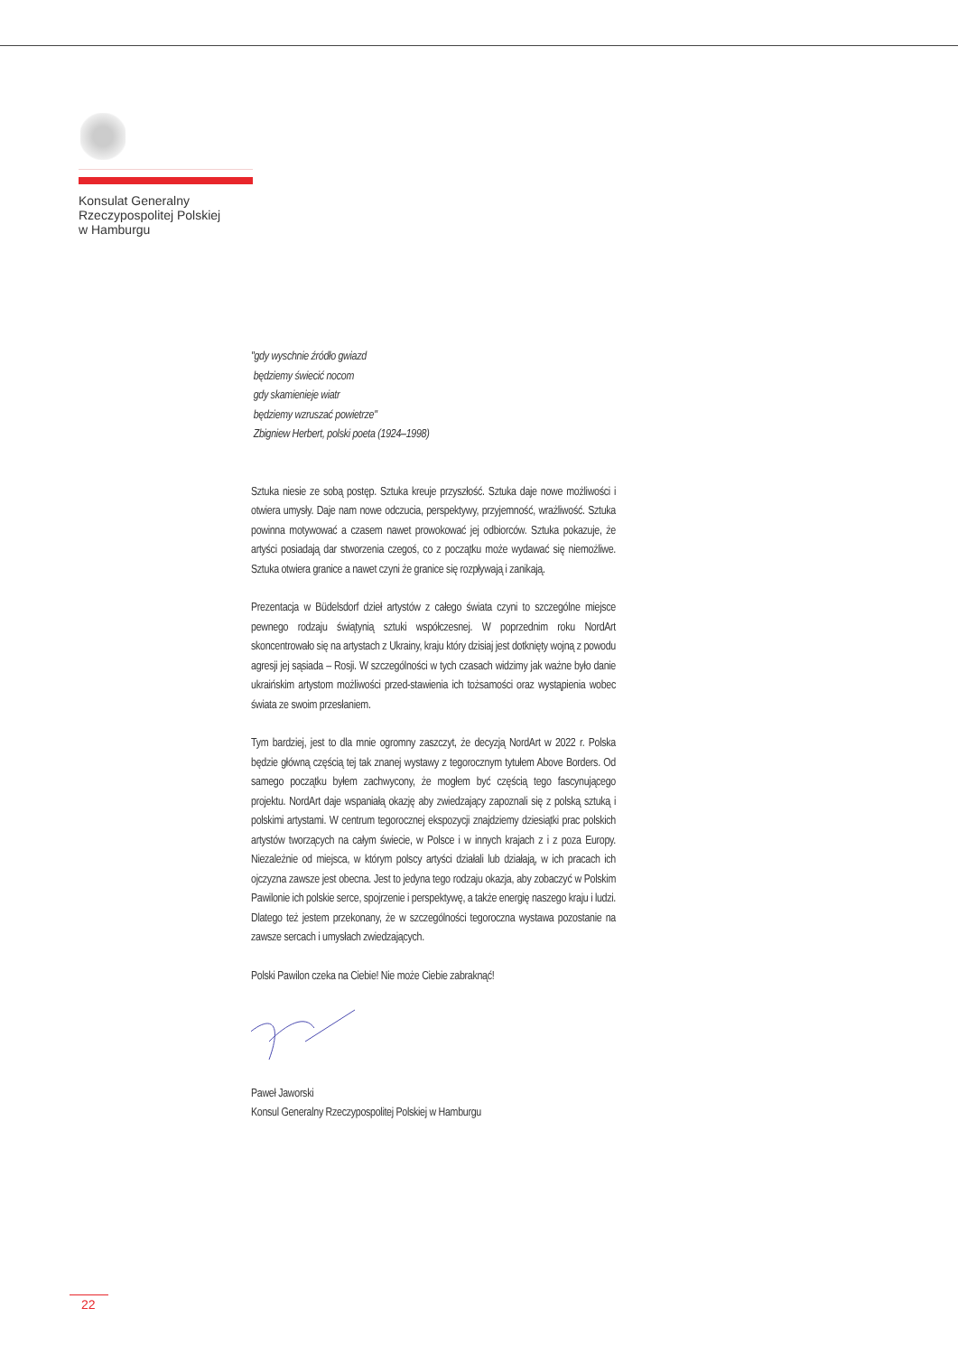Konsulat Generalny
Rzeczypospolitej Polskiej
w Hamburgu
"gdy wyschnie źródło gwiazd
będziemy świecić nocom
gdy skamienieje wiatr
będziemy wzruszać powietrze"
Zbigniew Herbert, polski poeta (1924–1998)
Sztuka niesie ze sobą postęp. Sztuka kreuje przyszłość. Sztuka daje nowe możliwości i otwiera umysły. Daje nam nowe odczucia, perspektywy, przyjemność, wrażliwość. Sztuka powinna motywować a czasem nawet prowokować jej odbiorców. Sztuka pokazuje, że artyści posiadają dar stworzenia czegoś, co z początku może wydawać się niemożliwe. Sztuka otwiera granice a nawet czyni że granice się rozpływają i zanikają.
Prezentacja w Büdelsdorf dzieł artystów z całego świata czyni to szczególne miejsce pewnego rodzaju świątynią sztuki współczesnej. W poprzednim roku NordArt skoncentrowało się na artystach z Ukrainy, kraju który dzisiaj jest dotknięty wojną z powodu agresji jej sąsiada – Rosji. W szczególności w tych czasach widzimy jak ważne było danie ukraińskim artystom możliwości przed-stawienia ich tożsamości oraz wystąpienia wobec świata ze swoim przesłaniem.
Tym bardziej, jest to dla mnie ogromny zaszczyt, że decyzją NordArt w 2022 r. Polska będzie główną częścią tej tak znanej wystawy z tegorocznym tytułem Above Borders. Od samego początku byłem zachwycony, że mogłem być częścią tego fascynującego projektu. NordArt daje wspaniałą okazję aby zwiedzający zapoznali się z polską sztuką i polskimi artystami. W centrum tegorocznej ekspozycji znajdziemy dziesiątki prac polskich artystów tworzących na całym świecie, w Polsce i w innych krajach z i z poza Europy. Niezależnie od miejsca, w którym polscy artyści działali lub działają, w ich pracach ich ojczyzna zawsze jest obecna. Jest to jedyna tego rodzaju okazja, aby zobaczyć w Polskim Pawilonie ich polskie serce, spojrzenie i perspektywę, a także energię naszego kraju i ludzi. Dlatego też jestem przekonany, że w szczególności tegoroczna wystawa pozostanie na zawsze sercach i umysłach zwiedzających.
Polski Pawilon czeka na Ciebie! Nie może Ciebie zabraknąć!
Paweł Jaworski
Konsul Generalny Rzeczypospolitej Polskiej w Hamburgu
22